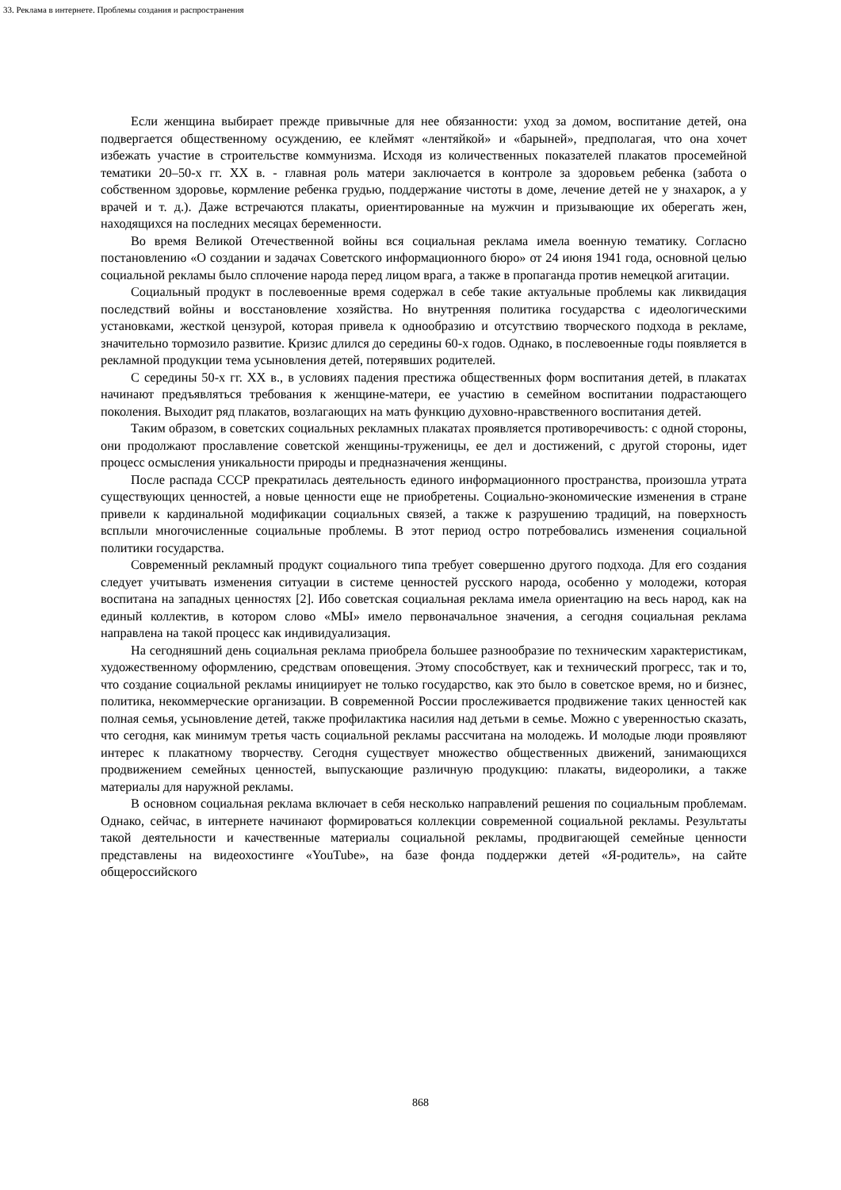33. Реклама в интернете. Проблемы создания и распространения
Если женщина выбирает прежде привычные для нее обязанности: уход за домом, воспитание детей, она подвергается общественному осуждению, ее клеймят «лентяйкой» и «барыней», предполагая, что она хочет избежать участие в строительстве коммунизма. Исходя из количественных показателей плакатов просемейной тематики 20–50-х гг. XX в. - главная роль матери заключается в контроле за здоровьем ребенка (забота о собственном здоровье, кормление ребенка грудью, поддержание чистоты в доме, лечение детей не у знахарок, а у врачей и т. д.). Даже встречаются плакаты, ориентированные на мужчин и призывающие их оберегать жен, находящихся на последних месяцах беременности.
Во время Великой Отечественной войны вся социальная реклама имела военную тематику. Согласно постановлению «О создании и задачах Советского информационного бюро» от 24 июня 1941 года, основной целью социальной рекламы было сплочение народа перед лицом врага, а также в пропаганда против немецкой агитации.
Социальный продукт в послевоенные время содержал в себе такие актуальные проблемы как ликвидация последствий войны и восстановление хозяйства. Но внутренняя политика государства с идеологическими установками, жесткой цензурой, которая привела к однообразию и отсутствию творческого подхода в рекламе, значительно тормозило развитие. Кризис длился до середины 60-х годов. Однако, в послевоенные годы появляется в рекламной продукции тема усыновления детей, потерявших родителей.
С середины 50-х гг. XX в., в условиях падения престижа общественных форм воспитания детей, в плакатах начинают предъявляться требования к женщине-матери, ее участию в семейном воспитании подрастающего поколения. Выходит ряд плакатов, возлагающих на мать функцию духовно-нравственного воспитания детей.
Таким образом, в советских социальных рекламных плакатах проявляется противоречивость: с одной стороны, они продолжают прославление советской женщины-труженицы, ее дел и достижений, с другой стороны, идет процесс осмысления уникальности природы и предназначения женщины.
После распада СССР прекратилась деятельность единого информационного пространства, произошла утрата существующих ценностей, а новые ценности еще не приобретены. Социально-экономические изменения в стране привели к кардинальной модификации социальных связей, а также к разрушению традиций, на поверхность всплыли многочисленные социальные проблемы. В этот период остро потребовались изменения социальной политики государства.
Современный рекламный продукт социального типа требует совершенно другого подхода. Для его создания следует учитывать изменения ситуации в системе ценностей русского народа, особенно у молодежи, которая воспитана на западных ценностях [2]. Ибо советская социальная реклама имела ориентацию на весь народ, как на единый коллектив, в котором слово «МЫ» имело первоначальное значения, а сегодня социальная реклама направлена на такой процесс как индивидуализация.
На сегодняшний день социальная реклама приобрела большее разнообразие по техническим характеристикам, художественному оформлению, средствам оповещения. Этому способствует, как и технический прогресс, так и то, что создание социальной рекламы инициирует не только государство, как это было в советское время, но и бизнес, политика, некоммерческие организации. В современной России прослеживается продвижение таких ценностей как полная семья, усыновление детей, также профилактика насилия над детьми в семье. Можно с уверенностью сказать, что сегодня, как минимум третья часть социальной рекламы рассчитана на молодежь. И молодые люди проявляют интерес к плакатному творчеству. Сегодня существует множество общественных движений, занимающихся продвижением семейных ценностей, выпускающие различную продукцию: плакаты, видеоролики, а также материалы для наружной рекламы.
В основном социальная реклама включает в себя несколько направлений решения по социальным проблемам. Однако, сейчас, в интернете начинают формироваться коллекции современной социальной рекламы. Результаты такой деятельности и качественные материалы социальной рекламы, продвигающей семейные ценности представлены на видеохостинге «YouTube», на базе фонда поддержки детей «Я-родитель», на сайте общероссийского
868